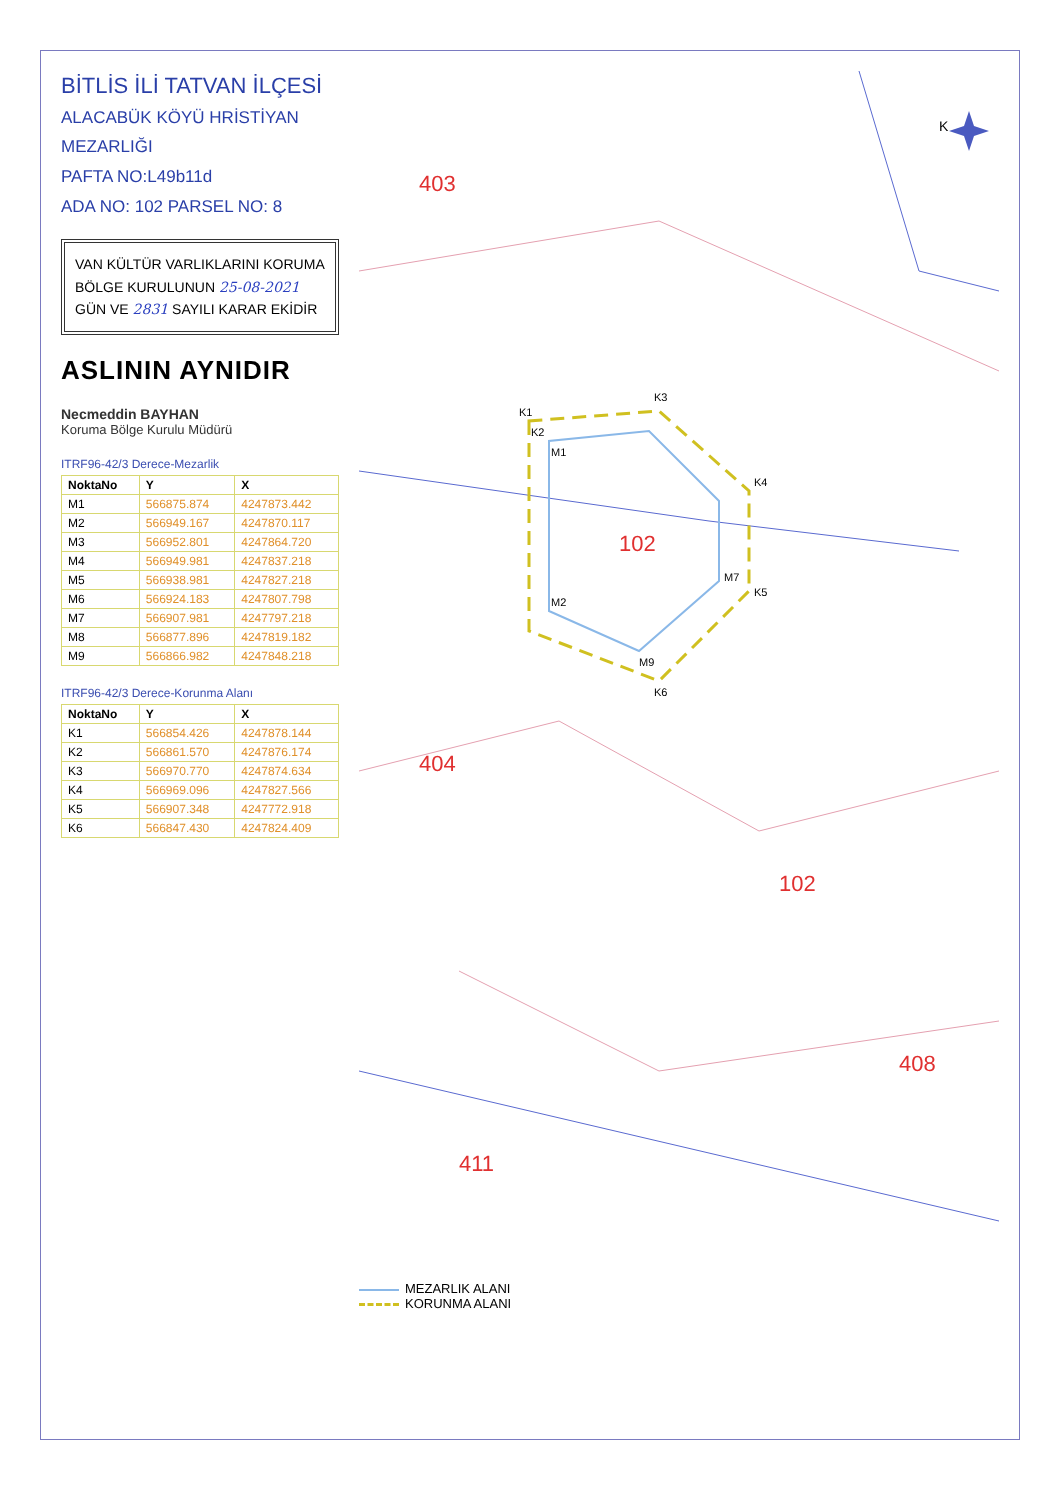BİTLİS İLİ TATVAN İLÇESİ
ALACABÜK KÖYÜ HRİSTİYAN MEZARLIĞI
PAFTA NO:L49b11d
ADA NO: 102 PARSEL NO: 8
VAN KÜLTÜR VARLIKLARINI KORUMA
BÖLGE KURULUNUN 25-08-2021
GÜN VE 2831 SAYILI KARAR EKİDİR
ASLININ AYNIDIR
Necmeddin BAYHAN
Koruma Bölge Kurulu Müdürü
ITRF96-42/3 Derece-Mezarlik
| NoktaNo | Y | X |
| --- | --- | --- |
| M1 | 566875.874 | 4247873.442 |
| M2 | 566949.167 | 4247870.117 |
| M3 | 566952.801 | 4247864.720 |
| M4 | 566949.981 | 4247837.218 |
| M5 | 566938.981 | 4247827.218 |
| M6 | 566924.183 | 4247807.798 |
| M7 | 566907.981 | 4247797.218 |
| M8 | 566877.896 | 4247819.182 |
| M9 | 566866.982 | 4247848.218 |
ITRF96-42/3 Derece-Korunma Alanı
| NoktaNo | Y | X |
| --- | --- | --- |
| K1 | 566854.426 | 4247878.144 |
| K2 | 566861.570 | 4247876.174 |
| K3 | 566970.770 | 4247874.634 |
| K4 | 566969.096 | 4247827.566 |
| K5 | 566907.348 | 4247772.918 |
| K6 | 566847.430 | 4247824.409 |
102
403
404
102
408
411
K1
K2
K3
K4
K5
K6
M1
M2
M9
M7
K
MEZARLIK ALANI
KORUNMA ALANI